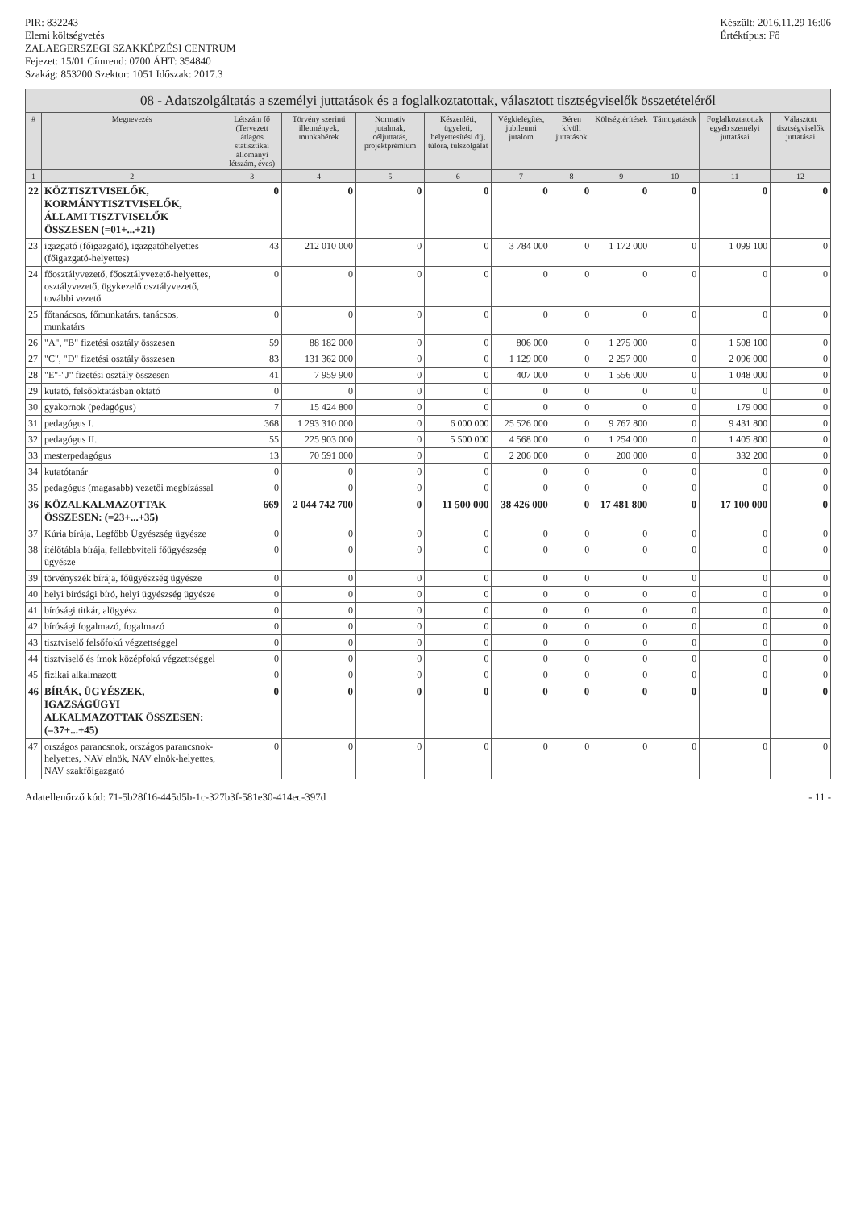PIR: 832243
Elemi költségvetés
ZALAEGERSZEGI SZAKKÉPZÉSI CENTRUM
Fejezet: 15/01 Címrend: 0700 ÁHT: 354840
Szakág: 853200 Szektor: 1051 Időszak: 2017.3
Készült: 2016.11.29 16:06
Értéktípus: Fő
08 - Adatszolgáltatás a személyi juttatások és a foglalkoztatottak, választott tisztségviselők összetételéről
| # | Megnevezés | Létszám fő (Tervezett átlagos statisztikai állományi létszám, éves) | Törvény szerinti illetmények, munkabérek | Normatív jutalmak, céljuttatás, projektprémium | Készenléti, ügyeleti, helyettesítési díj, túlóra, túlszolgálat | Végkielégítés, jubileumi jutalom | Béren kívüli juttatások | Költségtérítések | Támogatások | Foglalkoztatottak egyéb személyi juttatásai | Választott tisztségviselők juttatásai |
| --- | --- | --- | --- | --- | --- | --- | --- | --- | --- | --- | --- |
| 1 | 2 | 3 | 4 | 5 | 6 | 7 | 8 | 9 | 10 | 11 | 12 |
| 22 | KÖZTISZTVISELŐK, KORMÁNYTISZTVISELŐK, ÁLLAMI TISZTVISELŐK ÖSSZESEN (=01+...+21) | 0 | 0 | 0 | 0 | 0 | 0 | 0 | 0 | 0 | 0 |
| 23 | igazgató (főigazgató), igazgatóhelyettes (főigazgató-helyettes) | 43 | 212 010 000 | 0 | 0 | 3 784 000 | 0 | 1 172 000 | 0 | 1 099 100 | 0 |
| 24 | főosztályvezető, főosztályvezető-helyettes, osztályvezető, ügykezelő osztályvezető, további vezető | 0 | 0 | 0 | 0 | 0 | 0 | 0 | 0 | 0 | 0 |
| 25 | főtanácsos, főmunkatárs, tanácsos, munkatárs | 0 | 0 | 0 | 0 | 0 | 0 | 0 | 0 | 0 | 0 |
| 26 | "A", "B" fizetési osztály összesen | 59 | 88 182 000 | 0 | 0 | 806 000 | 0 | 1 275 000 | 0 | 1 508 100 | 0 |
| 27 | "C", "D" fizetési osztály összesen | 83 | 131 362 000 | 0 | 0 | 1 129 000 | 0 | 2 257 000 | 0 | 2 096 000 | 0 |
| 28 | "E"-"J" fizetési osztály összesen | 41 | 7 959 900 | 0 | 0 | 407 000 | 0 | 1 556 000 | 0 | 1 048 000 | 0 |
| 29 | kutató, felsőoktatásban oktató | 0 | 0 | 0 | 0 | 0 | 0 | 0 | 0 | 0 | 0 |
| 30 | gyakornok (pedagógus) | 7 | 15 424 800 | 0 | 0 | 0 | 0 | 0 | 0 | 179 000 | 0 |
| 31 | pedagógus I. | 368 | 1 293 310 000 | 0 | 6 000 000 | 25 526 000 | 0 | 9 767 800 | 0 | 9 431 800 | 0 |
| 32 | pedagógus II. | 55 | 225 903 000 | 0 | 5 500 000 | 4 568 000 | 0 | 1 254 000 | 0 | 1 405 800 | 0 |
| 33 | mesterpedagógus | 13 | 70 591 000 | 0 | 0 | 2 206 000 | 0 | 200 000 | 0 | 332 200 | 0 |
| 34 | kutatótanár | 0 | 0 | 0 | 0 | 0 | 0 | 0 | 0 | 0 | 0 |
| 35 | pedagógus (magasabb) vezetői megbízással | 0 | 0 | 0 | 0 | 0 | 0 | 0 | 0 | 0 | 0 |
| 36 | KÖZALKALMAZOTTAK ÖSSZESEN: (=23+...+35) | 669 | 2 044 742 700 | 0 | 11 500 000 | 38 426 000 | 0 | 17 481 800 | 0 | 17 100 000 | 0 |
| 37 | Kúria bírája, Legfőbb Ügyészség ügyésze | 0 | 0 | 0 | 0 | 0 | 0 | 0 | 0 | 0 | 0 |
| 38 | ítélőtábla bírája, fellebbviteli főügyészség ügyésze | 0 | 0 | 0 | 0 | 0 | 0 | 0 | 0 | 0 | 0 |
| 39 | törvényszék bírája, főügyészség ügyésze | 0 | 0 | 0 | 0 | 0 | 0 | 0 | 0 | 0 | 0 |
| 40 | helyi bírósági bíró, helyi ügyészség ügyésze | 0 | 0 | 0 | 0 | 0 | 0 | 0 | 0 | 0 | 0 |
| 41 | bírósági titkár, alügyész | 0 | 0 | 0 | 0 | 0 | 0 | 0 | 0 | 0 | 0 |
| 42 | bírósági fogalmazó, fogalmazó | 0 | 0 | 0 | 0 | 0 | 0 | 0 | 0 | 0 | 0 |
| 43 | tisztviselő felsőfokú végzettséggel | 0 | 0 | 0 | 0 | 0 | 0 | 0 | 0 | 0 | 0 |
| 44 | tisztviselő és írnok középfokú végzettséggel | 0 | 0 | 0 | 0 | 0 | 0 | 0 | 0 | 0 | 0 |
| 45 | fizikai alkalmazott | 0 | 0 | 0 | 0 | 0 | 0 | 0 | 0 | 0 | 0 |
| 46 | BÍRÁK, ÜGYÉSZEK, IGAZSÁGÜGYI ALKALMAZOTTAK ÖSSZESEN: (=37+...+45) | 0 | 0 | 0 | 0 | 0 | 0 | 0 | 0 | 0 | 0 |
| 47 | országos parancsnok, országos parancsnok-helyettes, NAV elnök, NAV elnök-helyettes, NAV szakfőigazgató | 0 | 0 | 0 | 0 | 0 | 0 | 0 | 0 | 0 | 0 |
Adatellenőrző kód: 71-5b28f16-445d5b-1c-327b3f-581e30-414ec-397d
- 11 -